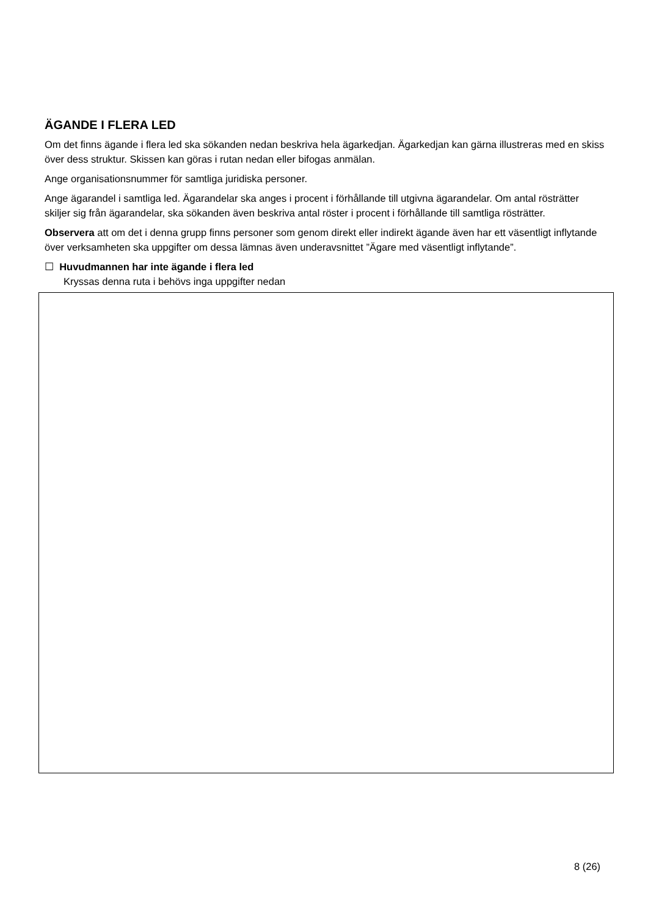ÄGANDE I FLERA LED
Om det finns ägande i flera led ska sökanden nedan beskriva hela ägarkedjan. Ägarkedjan kan gärna illustreras med en skiss över dess struktur. Skissen kan göras i rutan nedan eller bifogas anmälan.
Ange organisationsnummer för samtliga juridiska personer.
Ange ägarandel i samtliga led. Ägarandelar ska anges i procent i förhållande till utgivna ägarandelar. Om antal rösträtter skiljer sig från ägarandelar, ska sökanden även beskriva antal röster i procent i förhållande till samtliga rösträtter.
Observera att om det i denna grupp finns personer som genom direkt eller indirekt ägande även har ett väsentligt inflytande över verksamheten ska uppgifter om dessa lämnas även underavsnittet ”Ägare med väsentligt inflytande”.
☐ Huvudmannen har inte ägande i flera led
Kryssas denna ruta i behövs inga uppgifter nedan
8 (26)